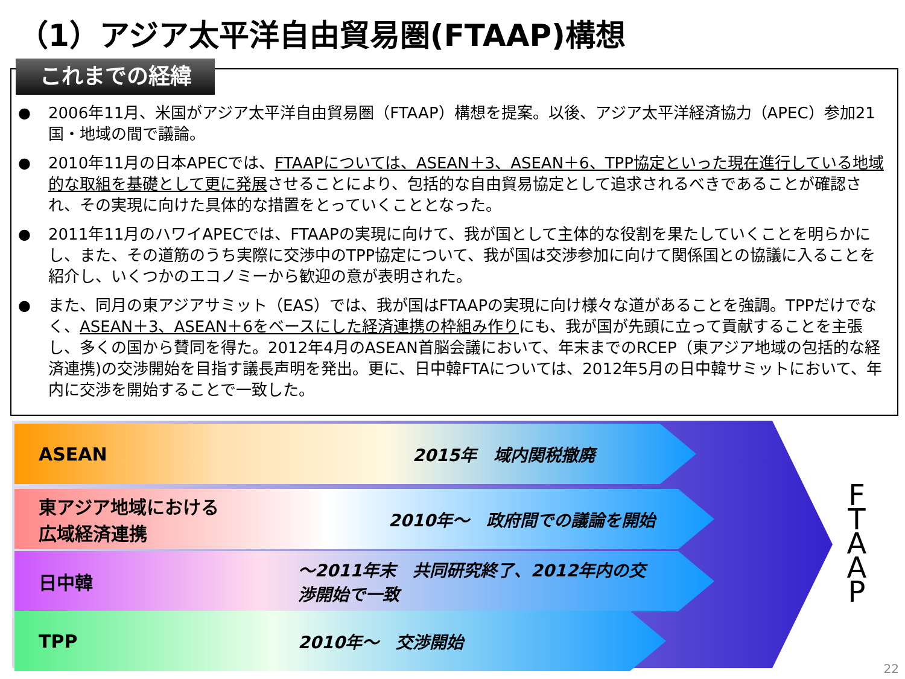（1）アジア太平洋自由貿易圏(FTAAP)構想
これまでの経緯
● 2006年11月、米国がアジア太平洋自由貿易圏（FTAAP）構想を提案。以後、アジア太平洋経済協力（APEC）参加21国・地域の間で議論。
● 2010年11月の日本APECでは、FTAAPについては、ASEAN＋3、ASEAN＋6、TPP協定といった現在進行している地域的な取組を基礎として更に発展させることにより、包括的な自由貿易協定として追求されるべきであることが確認され、その実現に向けた具体的な措置をとっていくこととなった。
● 2011年11月のハワイAPECでは、FTAAPの実現に向けて、我が国として主体的な役割を果たしていくことを明らかにし、また、その道筋のうち実際に交渉中のTPP協定について、我が国は交渉参加に向けて関係国との協議に入ることを紹介し、いくつかのエコノミーから歓迎の意が表明された。
● また、同月の東アジアサミット（EAS）では、我が国はFTAAPの実現に向け様々な道があることを強調。TPPだけでなく、ASEAN＋3、ASEAN＋6をベースにした経済連携の枠組み作りにも、我が国が先頭に立って貢献することを主張し、多くの国から賛同を得た。2012年4月のASEAN首脳会議において、年末までのRCEP（東アジア地域の包括的な経済連携)の交渉開始を目指す議長声明を発出。更に、日中韓FTAについては、2012年5月の日中韓サミットにおいて、年内に交渉を開始することで一致した。
ASEAN 2015年　域内関税撤廃
東アジア地域における
広域経済連携 2010年～　政府間での議論を開始
日中韓 ～2011年末　共同研究終了、2012年内の交
渉開始で一致
TPP 2010年～　交渉開始
F
T
A
A
P
22